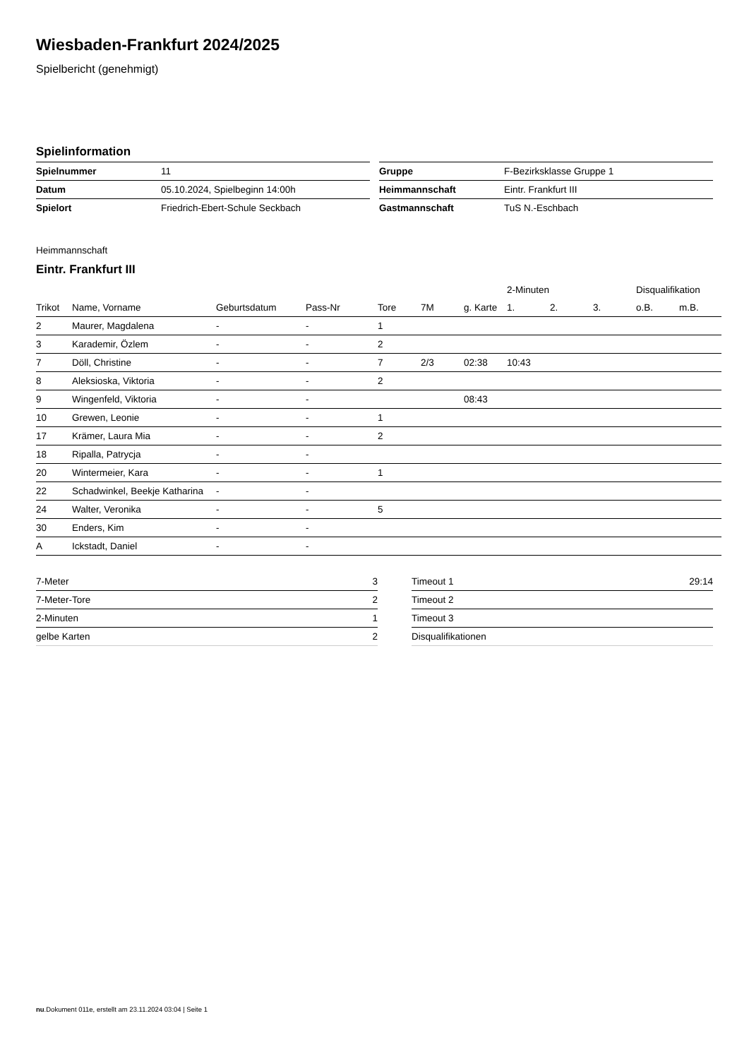Wiesbaden-Frankfurt 2024/2025
Spielbericht (genehmigt)
Spielinformation
| Spielnummer | 11 |
| Datum | 05.10.2024, Spielbeginn 14:00h |
| Spielort | Friedrich-Ebert-Schule Seckbach |
| Gruppe | F-Bezirksklasse Gruppe 1 |
| Heimmannschaft | Eintr. Frankfurt III |
| Gastmannschaft | TuS N.-Eschbach |
Heimmannschaft
Eintr. Frankfurt III
| | | | | | | | 2-Minuten | | | Disqualifikation | |
| --- | --- | --- | --- | --- | --- | --- | --- | --- | --- | --- | --- |
| Trikot | Name, Vorname | Geburtsdatum | Pass-Nr | Tore | 7M | g. Karte | 1. | 2. | 3. | o.B. | m.B. |
| 2 | Maurer, Magdalena | - | - | 1 | | | | | | | |
| 3 | Karademir, Özlem | - | - | 2 | | | | | | | |
| 7 | Döll, Christine | - | - | 7 | 2/3 | 02:38 | 10:43 | | | | |
| 8 | Aleksioska, Viktoria | - | - | 2 | | | | | | | |
| 9 | Wingenfeld, Viktoria | - | - | | | 08:43 | | | | | |
| 10 | Grewen, Leonie | - | - | 1 | | | | | | | |
| 17 | Krämer, Laura Mia | - | - | 2 | | | | | | | |
| 18 | Ripalla, Patrycja | - | - | | | | | | | | |
| 20 | Wintermeier, Kara | - | - | 1 | | | | | | | |
| 22 | Schadwinkel, Beekje Katharina | - | - | | | | | | | | |
| 24 | Walter, Veronika | - | - | 5 | | | | | | | |
| 30 | Enders, Kim | - | - | | | | | | | | |
| A | Ickstadt, Daniel | - | - | | | | | | | | |
| 7-Meter | 3 |
| 7-Meter-Tore | 2 |
| 2-Minuten | 1 |
| gelbe Karten | 2 |
| Timeout 1 | 29:14 |
| Timeout 2 | |
| Timeout 3 | |
| Disqualifikationen | |
nu.Dokument 011e, erstellt am 23.11.2024 03:04 | Seite 1